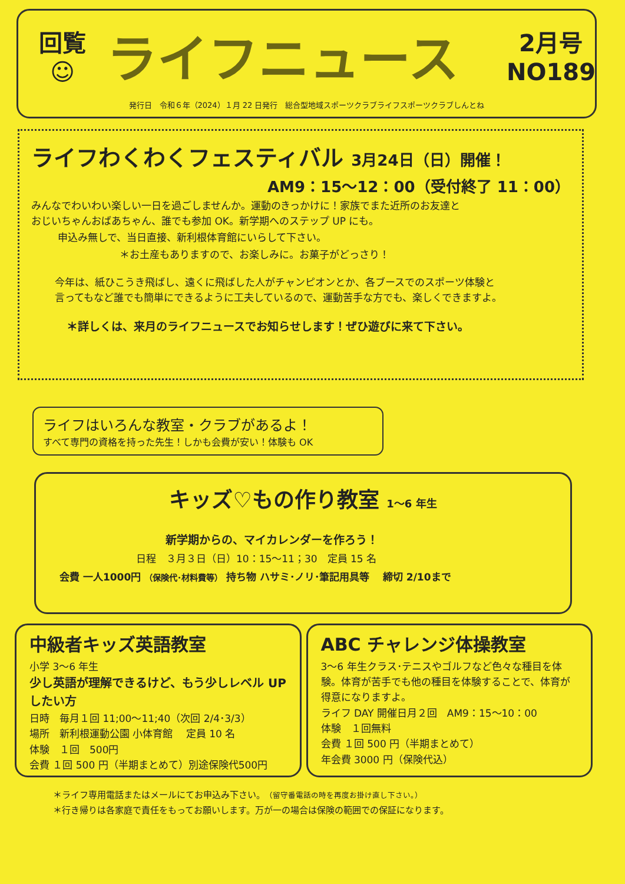回覧
☺
ライフニュース
2月号
NO189
発行日　令和６年（2024）１月 22 日発行　総合型地域スポーツクラブライフスポーツクラブしんとね
ライフわくわくフェスティバル 3月24日（日）開催！
AM9：15～12：00（受付終了 11：00）
みんなでわいわい楽しい一日を過ごしませんか。運動のきっかけに！家族でまた近所のお友達と
おじいちゃんおばあちゃん、誰でも参加 OK。新学期へのステップ UP にも。
申込み無しで、当日直接、新利根体育館にいらして下さい。
＊お土産もありますので、お楽しみに。お菓子がどっさり！
今年は、紙ひこうき飛ばし、遠くに飛ばした人がチャンピオンとか、各ブースでのスポーツ体験と
言ってもなど誰でも簡単にできるように工夫しているので、運動苦手な方でも、楽しくできますよ。
＊詳しくは、来月のライフニュースでお知らせします！ぜひ遊びに来て下さい。
ライフはいろんな教室・クラブがあるよ！
すべて専門の資格を持った先生！しかも会費が安い！体験も OK
キッズ♡もの作り教室 1～6 年生
新学期からの、マイカレンダーを作ろう！
日程　３月３日（日）10：15～11；30　定員 15 名
会費 一人1000円 （保険代･材料費等） 持ち物 ハサミ･ノリ･筆記用具等　 締切 2/10まで
中級者キッズ英語教室
小学 3～6 年生
少し英語が理解できるけど、もう少しレベル UP したい方
日時　毎月１回 11;00～11;40（次回 2/4･3/3）
場所　新利根運動公園 小体育館　 定員 10 名
体験　１回　500円
会費 １回 500 円（半期まとめて）別途保険代500円
ABC チャレンジ体操教室
3～6 年生クラス･テニスやゴルフなど色々な種目を体験。体育が苦手でも他の種目を体験することで、体育が得意になりますよ。
ライフ DAY 開催日月２回　AM9：15～10：00
体験　１回無料
会費 １回 500 円（半期まとめて）
年会費 3000 円（保険代込）
＊ライフ専用電話またはメールにてお申込み下さい。（留守番電話の時を再度お掛け直し下さい。）
＊行き帰りは各家庭で責任をもってお願いします。万が一の場合は保険の範囲での保証になります。